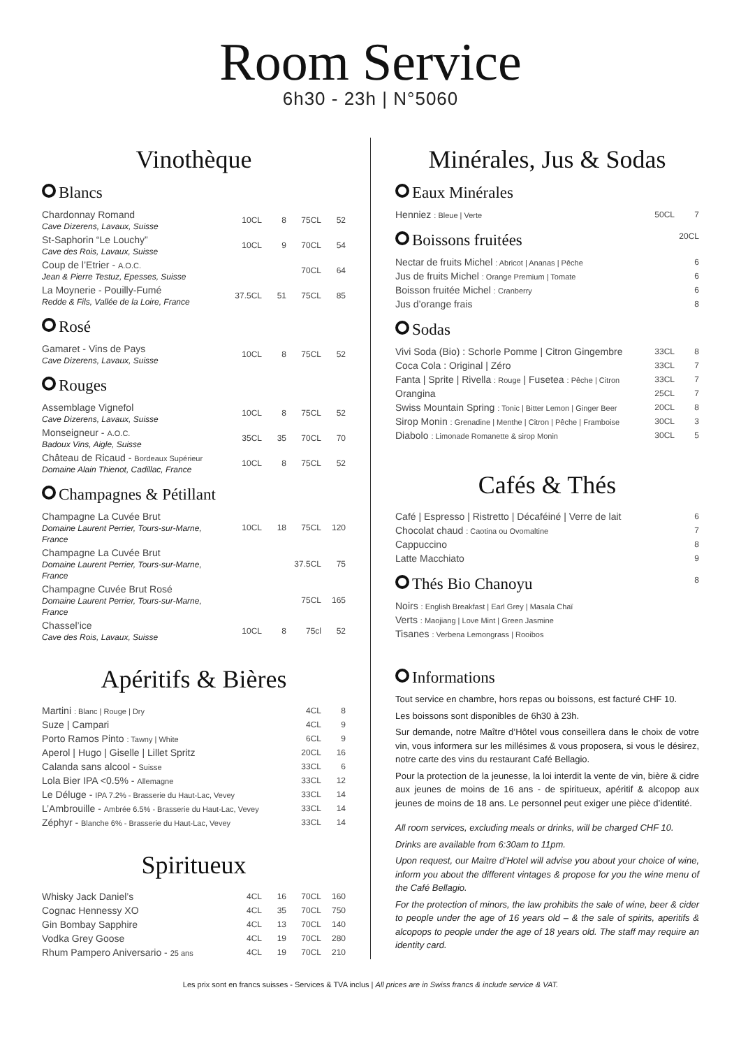Room Service
6h30 - 23h | N°5060
Vinothèque
Blancs
| Chardonnay Romand Cave Dizerens, Lavaux, Suisse | 10CL | 8 | 75CL | 52 |
| St-Saphorin “Le Louchy” Cave des Rois, Lavaux, Suisse | 10CL | 9 | 70CL | 54 |
| Coup de l’Etrier - A.O.C. Jean & Pierre Testuz, Epesses, Suisse | | | 70CL | 64 |
| La Moynerie - Pouilly-Fumé Redde & Fils, Vallée de la Loire, France | 37.5CL | 51 | 75CL | 85 |
Rosé
| Gamaret - Vins de Pays Cave Dizerens, Lavaux, Suisse | 10CL | 8 | 75CL | 52 |
Rouges
| Assemblage Vignefol Cave Dizerens, Lavaux, Suisse | 10CL | 8 | 75CL | 52 |
| Monseigneur - A.O.C. Badoux Vins, Aigle, Suisse | 35CL | 35 | 70CL | 70 |
| Château de Ricaud - Bordeaux Supérieur Domaine Alain Thienot, Cadillac, France | 10CL | 8 | 75CL | 52 |
Champagnes & Pétillant
| Champagne La Cuvée Brut Domaine Laurent Perrier, Tours-sur-Marne, France | 10CL | 18 | 75CL | 120 |
| Champagne La Cuvée Brut Domaine Laurent Perrier, Tours-sur-Marne, France | | | 37.5CL | 75 |
| Champagne Cuvée Brut Rosé Domaine Laurent Perrier, Tours-sur-Marne, France | | | 75CL | 165 |
| Chassel’ice Cave des Rois, Lavaux, Suisse | 10CL | 8 | 75cl | 52 |
Apéritifs & Bières
| Martini : Blanc / Rouge / Dry | 4CL | 8 |
| Suze / Campari | 4CL | 9 |
| Porto Ramos Pinto : Tawny / White | 6CL | 9 |
| Aperol / Hugo / Giselle / Lillet Spritz | 20CL | 16 |
| Calanda sans alcool - Suisse | 33CL | 6 |
| Lola Bier IPA <0.5% - Allemagne | 33CL | 12 |
| Le Déluge - IPA 7.2% - Brasserie du Haut-Lac, Vevey | 33CL | 14 |
| L’Ambrouille - Ambrée 6.5% - Brasserie du Haut-Lac, Vevey | 33CL | 14 |
| Zéphyr - Blanche 6% - Brasserie du Haut-Lac, Vevey | 33CL | 14 |
Spiritueux
| Whisky Jack Daniel’s | 4CL | 16 | 70CL | 160 |
| Cognac Hennessy XO | 4CL | 35 | 70CL | 750 |
| Gin Bombay Sapphire | 4CL | 13 | 70CL | 140 |
| Vodka Grey Goose | 4CL | 19 | 70CL | 280 |
| Rhum Pampero Aniversario - 25 ans | 4CL | 19 | 70CL | 210 |
Minérales, Jus & Sodas
Eaux Minérales
| Henniez : Bleue / Verte | 50CL | 7 |
Boissons fruitées 20CL
| Nectar de fruits Michel : Abricot / Ananas / Pêche | 6 |
| Jus de fruits Michel : Orange Premium / Tomate | 6 |
| Boisson fruitée Michel : Cranberry | 6 |
| Jus d’orange frais | 8 |
Sodas
| Vivi Soda (Bio) : Schorle Pomme / Citron Gingembre | 33CL | 8 |
| Coca Cola : Original / Zéro | 33CL | 7 |
| Fanta / Sprite / Rivella : Rouge / Fusetea : Pêche / Citron | 33CL | 7 |
| Orangina | 25CL | 7 |
| Swiss Mountain Spring : Tonic / Bitter Lemon / Ginger Beer | 20CL | 8 |
| Sirop Monin : Grenadine / Menthe / Citron / Pêche / Framboise | 30CL | 3 |
| Diabolo : Limonade Romanette & sirop Monin | 30CL | 5 |
Cafés & Thés
| Café / Espresso / Ristretto / Décaféiné / Verre de lait | 6 |
| Chocolat chaud : Caotina ou Ovomaltine | 7 |
| Cappuccino | 8 |
| Latte Macchiato | 9 |
Thés Bio Chanoyu 8
| Noirs : English Breakfast / Earl Grey / Masala Chaï |
| Verts : Maojiang / Love Mint / Green Jasmine |
| Tisanes : Verbena Lemongrass / Rooibos |
Informations
Tout service en chambre, hors repas ou boissons, est facturé CHF 10.
Les boissons sont disponibles de 6h30 à 23h.
Sur demande, notre Maître d’Hôtel vous conseillera dans le choix de votre vin, vous informera sur les millésimes & vous proposera, si vous le désirez, notre carte des vins du restaurant Café Bellagio.
Pour la protection de la jeunesse, la loi interdit la vente de vin, bière & cidre aux jeunes de moins de 16 ans - de spiritueux, apéritif & alcopop aux jeunes de moins de 18 ans. Le personnel peut exiger une pièce d’identité.
All room services, excluding meals or drinks, will be charged CHF 10.
Drinks are available from 6:30am to 11pm.
Upon request, our Maitre d’Hotel will advise you about your choice of wine, inform you about the different vintages & propose for you the wine menu of the Café Bellagio.
For the protection of minors, the law prohibits the sale of wine, beer & cider to people under the age of 16 years old – & the sale of spirits, aperitifs & alcopops to people under the age of 18 years old. The staff may require an identity card.
Les prix sont en francs suisses - Services & TVA inclus | All prices are in Swiss francs & include service & VAT.